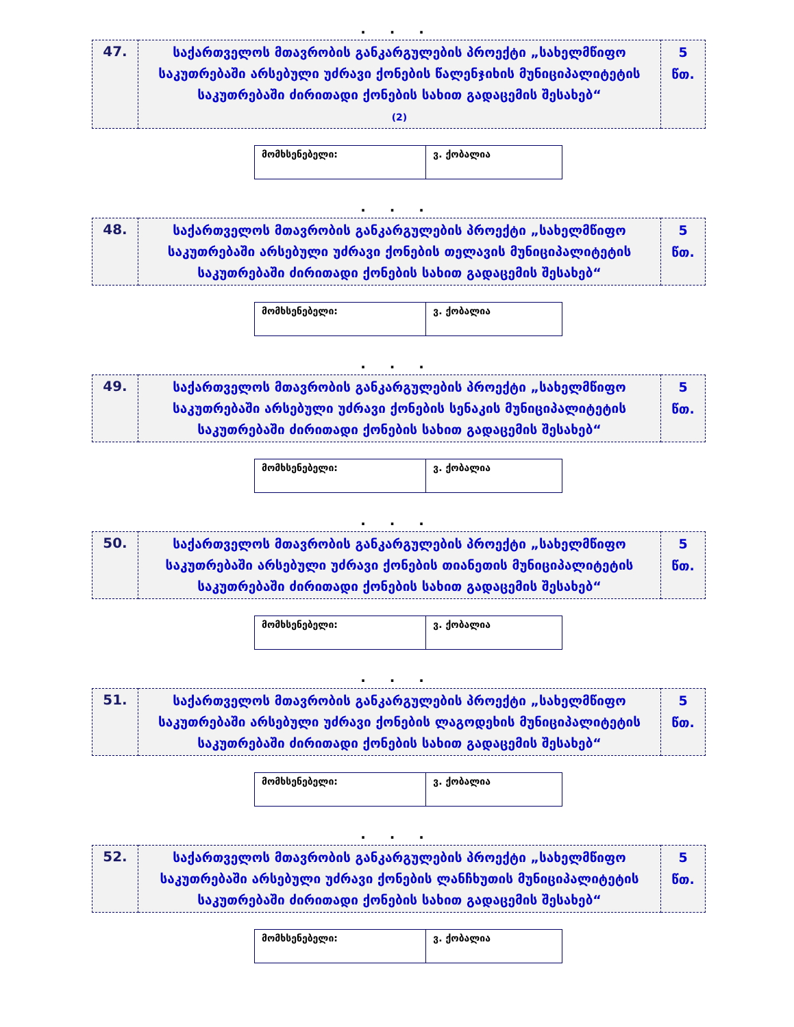. . .
| 47. | საქართველოს მთავრობის განკარგულების პროექტი „სახელმწიფო საკუთრებაში არსებული უძრავი ქონების წალენჯიხის მუნიციპალიტეტის საკუთრებაში ძირითადი ქონების სახით გადაცემის შესახებ“ (2) | 5 წთ. |
| მომხსენებელი: | ვ. ქობალია |
. . .
| 48. | საქართველოს მთავრობის განკარგულების პროექტი „სახელმწიფო საკუთრებაში არსებული უძრავი ქონების თელავის მუნიციპალიტეტის საკუთრებაში ძირითადი ქონების სახით გადაცემის შესახებ“ | 5 წთ. |
| მომხსენებელი: | ვ. ქობალია |
. . .
| 49. | საქართველოს მთავრობის განკარგულების პროექტი „სახელმწიფო საკუთრებაში არსებული უძრავი ქონების სენაკის მუნიციპალიტეტის საკუთრებაში ძირითადი ქონების სახით გადაცემის შესახებ“ | 5 წთ. |
| მომხსენებელი: | ვ. ქობალია |
. . .
| 50. | საქართველოს მთავრობის განკარგულების პროექტი „სახელმწიფო საკუთრებაში არსებული უძრავი ქონების თიანეთის მუნიციპალიტეტის საკუთრებაში ძირითადი ქონების სახით გადაცემის შესახებ“ | 5 წთ. |
| მომხსენებელი: | ვ. ქობალია |
. . .
| 51. | საქართველოს მთავრობის განკარგულების პროექტი „სახელმწიფო საკუთრებაში არსებული უძრავი ქონების ლაგოდეხის მუნიციპალიტეტის საკუთრებაში ძირითადი ქონების სახით გადაცემის შესახებ“ | 5 წთ. |
| მომხსენებელი: | ვ. ქობალია |
. . .
| 52. | საქართველოს მთავრობის განკარგულების პროექტი „სახელმწიფო საკუთრებაში არსებული უძრავი ქონების ლანჩხუთის მუნიციპალიტეტის საკუთრებაში ძირითადი ქონების სახით გადაცემის შესახებ“ | 5 წთ. |
| მომხსენებელი: | ვ. ქობალია |